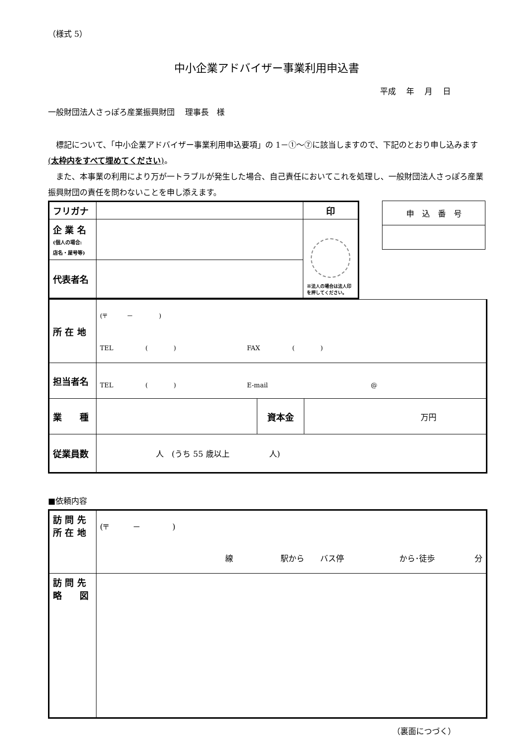（様式 5）
中小企業アドバイザー事業利用申込書
平成　 年　 月　 日
一般財団法人さっぽろ産業振興財団　 理事長　様
　標記について、「中小企業アドバイザー事業利用申込要項」の 1－①～⑦に該当しますので、下記のとおり申し込みます(太枠内をすべて埋めてください)。
　また、本事業の利用により万が一トラブルが発生した場合、自己責任においてこれを処理し、一般財団法人さっぽろ産業振興財団の責任を問わないことを申し添えます。
| フリガナ | | 印 |
| 企 業 名 (個人の場合: 店名・屋号等) | | ※法人の場合は法人印を押してください。 |
| 代表者名 | | |
| 申 込 番 号 |
| 所 在 地 | (〒 － ) TEL ( ) FAX ( ) | | |
| 担当者名 | TEL ( ) E-mail @ | | |
| 業 種 | | 資本金 | 万円 |
| 従業員数 | 人 (うち 55 歳以上 人) | | |
■依頼内容
| 訪 問 先 所 在 地 | (〒 － ) 線 駅から バス停 から･徒歩 分 |
| 訪 問 先 略 図 | |
（裏面につづく）